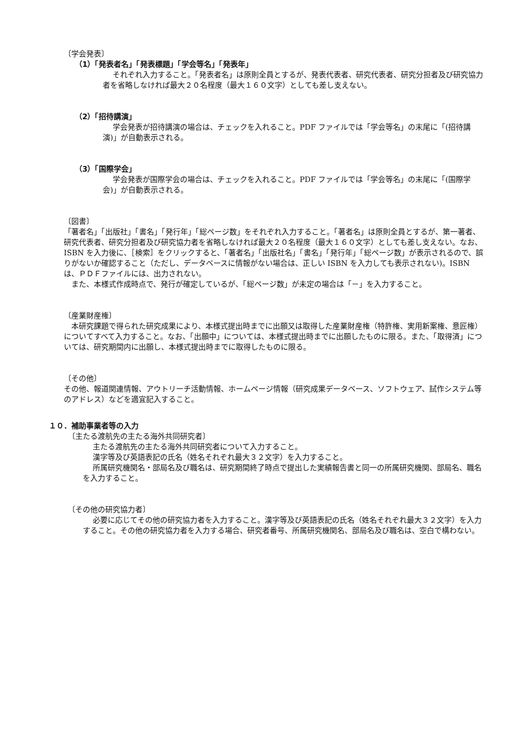〔学会発表〕
（1）「発表者名」「発表標題」「学会等名」「発表年」
それぞれ入力すること。「発表者名」は原則全員とするが、発表代表者、研究代表者、研究分担者及び研究協力者を省略しなければ最大２０名程度（最大１６０文字）としても差し支えない。
（2）「招待講演」
学会発表が招待講演の場合は、チェックを入れること。PDF ファイルでは「学会等名」の末尾に「(招待講演)」が自動表示される。
（3）「国際学会」
学会発表が国際学会の場合は、チェックを入れること。PDF ファイルでは「学会等名」の末尾に「(国際学会)」が自動表示される。
〔図書〕
「著者名」「出版社」「書名」「発行年」「総ページ数」をそれぞれ入力すること。「著者名」は原則全員とするが、第一著者、研究代表者、研究分担者及び研究協力者を省略しなければ最大２０名程度（最大１６０文字）としても差し支えない。なお、ISBN を入力後に、［検索］をクリックすると、「著者名」「出版社名」「書名」「発行年」「総ページ数」が表示されるので、誤りがないか確認すること（ただし、データベースに情報がない場合は、正しい ISBN を入力しても表示されない)。ISBN は、ＰＤＦファイルには、出力されない。
また、本様式作成時点で、発行が確定しているが、「総ページ数」が未定の場合は「－」を入力すること。
〔産業財産権〕
本研究課題で得られた研究成果により、本様式提出時までに出願又は取得した産業財産権（特許権、実用新案権、意匠権）についてすべて入力すること。なお、「出願中」については、本様式提出時までに出願したものに限る。また、「取得済」については、研究期間内に出願し、本様式提出時までに取得したものに限る。
〔その他〕
その他、報道関連情報、アウトリーチ活動情報、ホームページ情報（研究成果データベース、ソフトウェア、試作システム等のアドレス）などを適宜記入すること。
１０．補助事業者等の入力
〔主たる渡航先の主たる海外共同研究者〕
主たる渡航先の主たる海外共同研究者について入力すること。
漢字等及び英語表記の氏名（姓名それぞれ最大３２文字）を入力すること。
所属研究機関名・部局名及び職名は、研究期間終了時点で提出した実績報告書と同一の所属研究機関、部局名、職名を入力すること。
〔その他の研究協力者〕
必要に応じてその他の研究協力者を入力すること。漢字等及び英語表記の氏名（姓名それぞれ最大３２文字）を入力すること。その他の研究協力者を入力する場合、研究者番号、所属研究機関名、部局名及び職名は、空白で構わない。